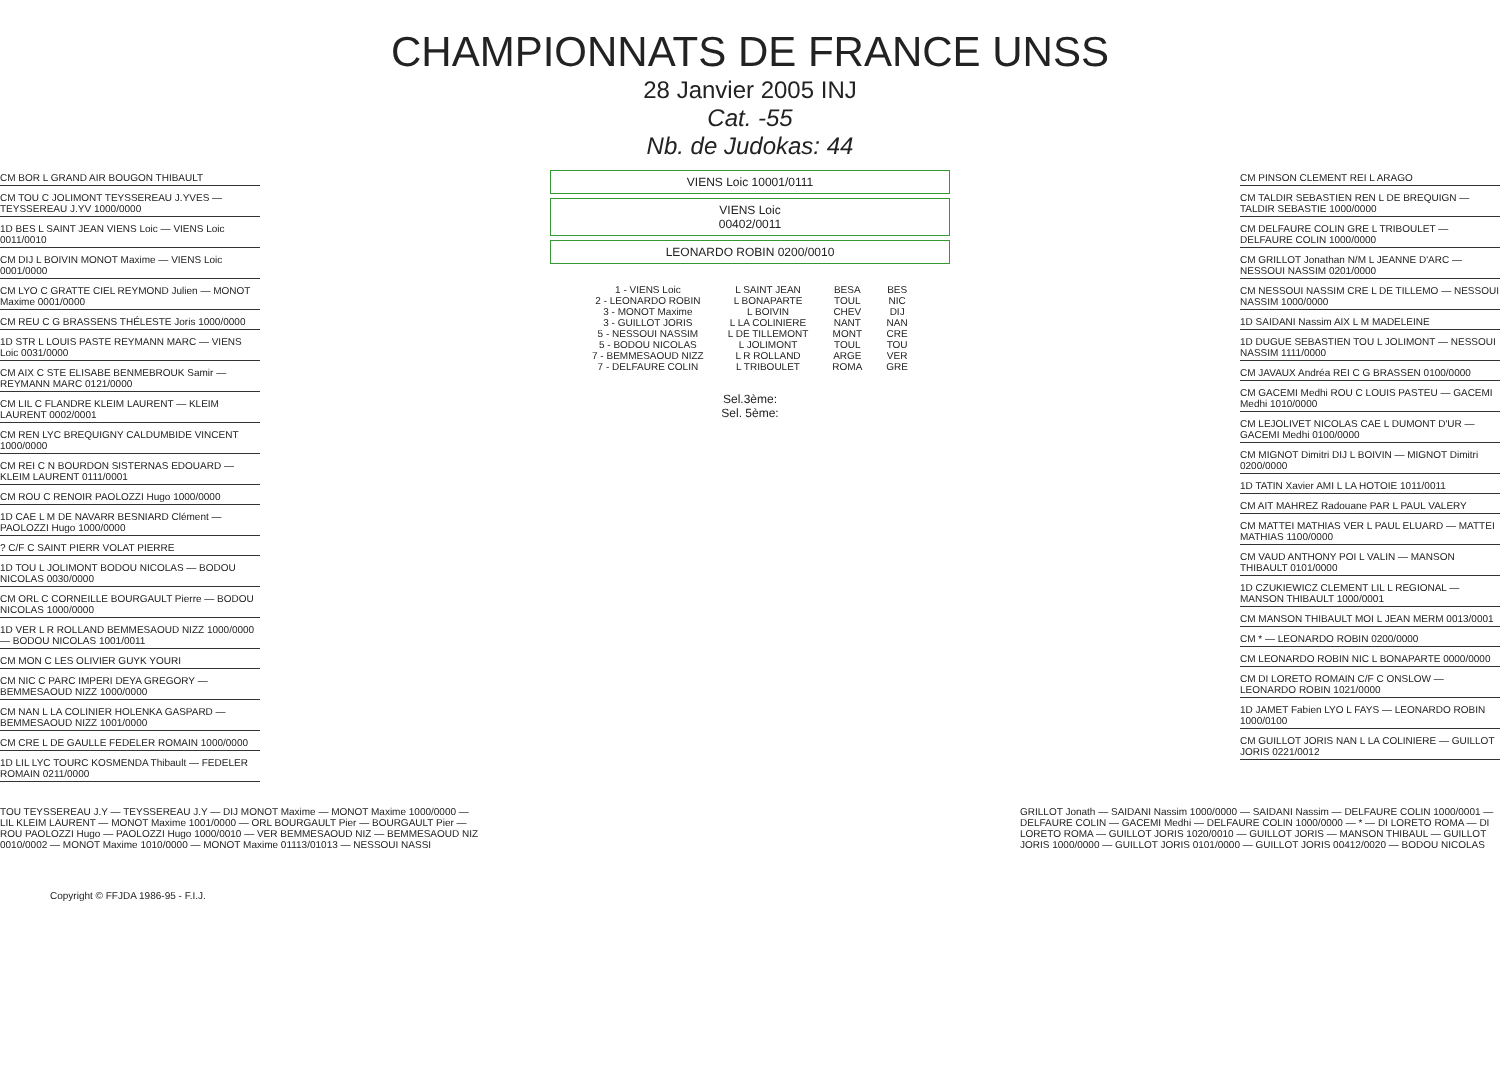CHAMPIONNATS DE FRANCE UNSS
28 Janvier 2005 INJ
Cat. -55
Nb. de Judokas: 44
CM BOR L GRAND AIR BOUGON THIBAULT
CM TOU C JOLIMONT TEYSSEREAU J.YVES — TEYSSEREAU J.YV 1000/0000
1D BES L SAINT JEAN VIENS Loic — VIENS Loic 0011/0010
CM DIJ L BOIVIN MONOT Maxime — VIENS Loic 0001/0000
CM LYO C GRATTE CIEL REYMOND Julien — MONOT Maxime 0001/0000
CM REU C G BRASSENS THÉLESTE Joris 1000/0000
1D STR L LOUIS PASTE REYMANN MARC — VIENS Loic 0031/0000
CM AIX C STE ELISABE BENMEBROUK Samir — REYMANN MARC 0121/0000
CM LIL C FLANDRE KLEIM LAURENT — KLEIM LAURENT 0002/0001
CM REN LYC BREQUIGNY CALDUMBIDE VINCENT 1000/0000
CM REI C N BOURDON SISTERNAS EDOUARD — KLEIM LAURENT 0111/0001
CM ROU C RENOIR PAOLOZZI Hugo 1000/0000
1D CAE L M DE NAVARR BESNIARD Clément — PAOLOZZI Hugo 1000/0000
? C/F C SAINT PIERR VOLAT PIERRE
1D TOU L JOLIMONT BODOU NICOLAS — BODOU NICOLAS 0030/0000
CM ORL C CORNEILLE BOURGAULT Pierre — BODOU NICOLAS 1000/0000
1D VER L R ROLLAND BEMMESAOUD NIZZ 1000/0000 — BODOU NICOLAS 1001/0011
CM MON C LES OLIVIER GUYK YOURI
CM NIC C PARC IMPERI DEYA GREGORY — BEMMESAOUD NIZZ 1000/0000
CM NAN L LA COLINIER HOLENKA GASPARD — BEMMESAOUD NIZZ 1001/0000
CM CRE L DE GAULLE FEDELER ROMAIN 1000/0000
1D LIL LYC TOURC KOSMENDA Thibault — FEDELER ROMAIN 0211/0000
VIENS Loic 10001/0111
VIENS Loic
00402/0011
LEONARDO ROBIN 0200/0010
| 1 - VIENS Loic | L SAINT JEAN | BESA | BES |
| 2 - LEONARDO ROBIN | L BONAPARTE | TOUL | NIC |
| 3 - MONOT Maxime | L BOIVIN | CHEV | DIJ |
| 3 - GUILLOT JORIS | L LA COLINIERE | NANT | NAN |
| 5 - NESSOUI NASSIM | L DE TILLEMONT | MONT | CRE |
| 5 - BODOU NICOLAS | L JOLIMONT | TOUL | TOU |
| 7 - BEMMESAOUD NIZZ | L R ROLLAND | ARGE | VER |
| 7 - DELFAURE COLIN | L TRIBOULET | ROMA | GRE |
Sel.3ème:
Sel. 5ème:
CM PINSON CLEMENT REI L ARAGO
CM TALDIR SEBASTIEN REN L DE BREQUIGN — TALDIR SEBASTIE 1000/0000
CM DELFAURE COLIN GRE L TRIBOULET — DELFAURE COLIN 1000/0000
CM GRILLOT Jonathan N/M L JEANNE D'ARC — NESSOUI NASSIM 0201/0000
CM NESSOUI NASSIM CRE L DE TILLEMO — NESSOUI NASSIM 1000/0000
1D SAIDANI Nassim AIX L M MADELEINE
1D DUGUE SEBASTIEN TOU L JOLIMONT — NESSOUI NASSIM 1111/0000
CM JAVAUX Andréa REI C G BRASSEN 0100/0000
CM GACEMI Medhi ROU C LOUIS PASTEU — GACEMI Medhi 1010/0000
CM LEJOLIVET NICOLAS CAE L DUMONT D'UR — GACEMI Medhi 0100/0000
CM MIGNOT Dimitri DIJ L BOIVIN — MIGNOT Dimitri 0200/0000
1D TATIN Xavier AMI L LA HOTOIE 1011/0011
CM AIT MAHREZ Radouane PAR L PAUL VALERY
CM MATTEI MATHIAS VER L PAUL ELUARD — MATTEI MATHIAS 1100/0000
CM VAUD ANTHONY POI L VALIN — MANSON THIBAULT 0101/0000
1D CZUKIEWICZ CLEMENT LIL L REGIONAL — MANSON THIBAULT 1000/0001
CM MANSON THIBAULT MOI L JEAN MERM 0013/0001
CM * — LEONARDO ROBIN 0200/0000
CM LEONARDO ROBIN NIC L BONAPARTE 0000/0000
CM DI LORETO ROMAIN C/F C ONSLOW — LEONARDO ROBIN 1021/0000
1D JAMET Fabien LYO L FAYS — LEONARDO ROBIN 1000/0100
CM GUILLOT JORIS NAN L LA COLINIERE — GUILLOT JORIS 0221/0012
TOU TEYSSEREAU J.Y — TEYSSEREAU J.Y — DIJ MONOT Maxime — MONOT Maxime 1000/0000 — LIL KLEIM LAURENT — MONOT Maxime 1001/0000 — ORL BOURGAULT Pier — BOURGAULT Pier — ROU PAOLOZZI Hugo — PAOLOZZI Hugo 1000/0010 — VER BEMMESAOUD NIZ — BEMMESAOUD NIZ 0010/0002 — MONOT Maxime 1010/0000 — MONOT Maxime 01113/01013 — NESSOUI NASSI
GRILLOT Jonath — SAIDANI Nassim 1000/0000 — SAIDANI Nassim — DELFAURE COLIN 1000/0001 — DELFAURE COLIN — GACEMI Medhi — DELFAURE COLIN 1000/0000 — * — DI LORETO ROMA — DI LORETO ROMA — GUILLOT JORIS 1020/0010 — GUILLOT JORIS — MANSON THIBAUL — GUILLOT JORIS 1000/0000 — GUILLOT JORIS 0101/0000 — GUILLOT JORIS 00412/0020 — BODOU NICOLAS
Copyright © FFJDA 1986-95 - F.I.J.